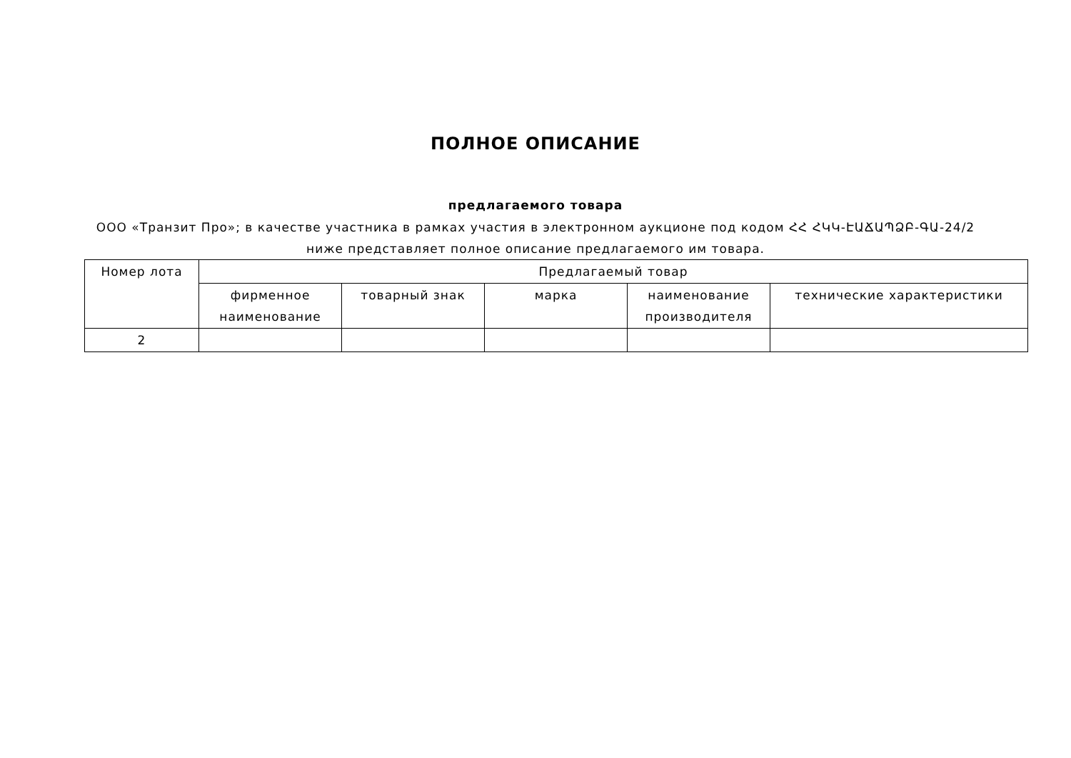ПОЛНОЕ ОПИСАНИЕ
предлагаемого товара
ООО «Транзит Про»; в качестве участника в рамках участия в электронном аукционе под кодом ՀՀ ՀԿԿ-ԷԱՃԱՊՁԲ-ԳԱ-24/2 ниже представляет полное описание предлагаемого им товара.
| Номер лота | Предлагаемый товар | | | | |
| --- | --- | --- | --- | --- | --- |
| | фирменное наименование | товарный знак | марка | наименование производителя | технические характеристики |
| 2 | | | | | |